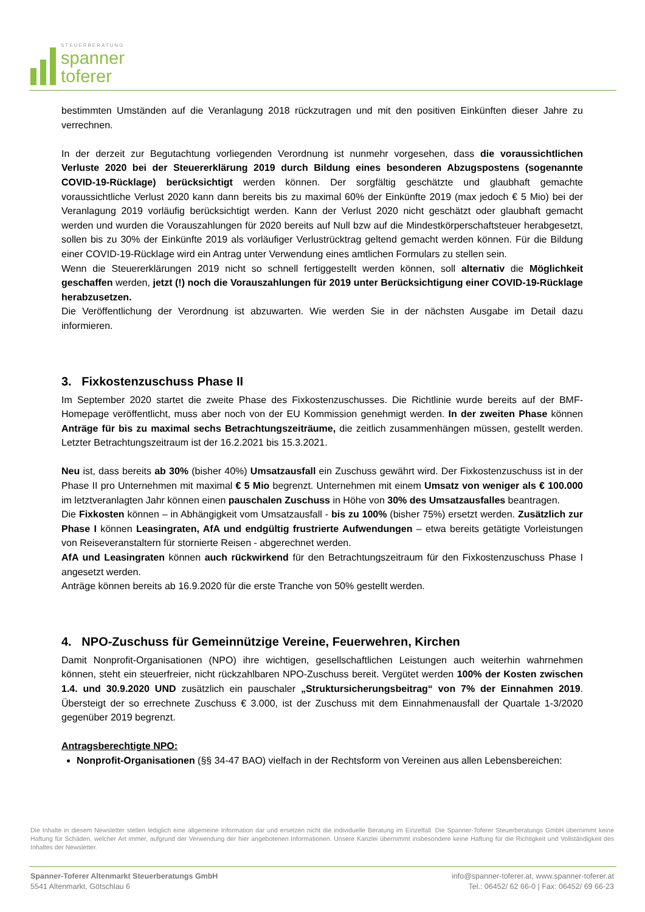STEUERBERATUNG
spanner
toferer
bestimmten Umständen auf die Veranlagung 2018 rückzutragen und mit den positiven Einkünften dieser Jahre zu verrechnen.
In der derzeit zur Begutachtung vorliegenden Verordnung ist nunmehr vorgesehen, dass die voraussichtlichen Verluste 2020 bei der Steuererklärung 2019 durch Bildung eines besonderen Abzugspostens (sogenannte COVID-19-Rücklage) berücksichtigt werden können. Der sorgfältig geschätzte und glaubhaft gemachte voraussichtliche Verlust 2020 kann dann bereits bis zu maximal 60% der Einkünfte 2019 (max jedoch € 5 Mio) bei der Veranlagung 2019 vorläufig berücksichtigt werden. Kann der Verlust 2020 nicht geschätzt oder glaubhaft gemacht werden und wurden die Vorauszahlungen für 2020 bereits auf Null bzw auf die Mindestkörperschaftsteuer herabgesetzt, sollen bis zu 30% der Einkünfte 2019 als vorläufiger Verlustrücktrag geltend gemacht werden können. Für die Bildung einer COVID-19-Rücklage wird ein Antrag unter Verwendung eines amtlichen Formulars zu stellen sein.
Wenn die Steuererklärungen 2019 nicht so schnell fertiggestellt werden können, soll alternativ die Möglichkeit geschaffen werden, jetzt (!) noch die Vorauszahlungen für 2019 unter Berücksichtigung einer COVID-19-Rücklage herabzusetzen.
Die Veröffentlichung der Verordnung ist abzuwarten. Wie werden Sie in der nächsten Ausgabe im Detail dazu informieren.
3. Fixkostenzuschuss Phase II
Im September 2020 startet die zweite Phase des Fixkostenzuschusses. Die Richtlinie wurde bereits auf der BMF-Homepage veröffentlicht, muss aber noch von der EU Kommission genehmigt werden. In der zweiten Phase können Anträge für bis zu maximal sechs Betrachtungszeiträume, die zeitlich zusammenhängen müssen, gestellt werden. Letzter Betrachtungszeitraum ist der 16.2.2021 bis 15.3.2021.
Neu ist, dass bereits ab 30% (bisher 40%) Umsatzausfall ein Zuschuss gewährt wird. Der Fixkostenzuschuss ist in der Phase II pro Unternehmen mit maximal € 5 Mio begrenzt. Unternehmen mit einem Umsatz von weniger als € 100.000 im letztveranlagten Jahr können einen pauschalen Zuschuss in Höhe von 30% des Umsatzausfalles beantragen.
Die Fixkosten können – in Abhängigkeit vom Umsatzausfall - bis zu 100% (bisher 75%) ersetzt werden. Zusätzlich zur Phase I können Leasingraten, AfA und endgültig frustrierte Aufwendungen – etwa bereits getätigte Vorleistungen von Reiseveranstaltern für stornierte Reisen - abgerechnet werden.
AfA und Leasingraten können auch rückwirkend für den Betrachtungszeitraum für den Fixkostenzuschuss Phase I angesetzt werden.
Anträge können bereits ab 16.9.2020 für die erste Tranche von 50% gestellt werden.
4. NPO-Zuschuss für Gemeinnützige Vereine, Feuerwehren, Kirchen
Damit Nonprofit-Organisationen (NPO) ihre wichtigen, gesellschaftlichen Leistungen auch weiterhin wahrnehmen können, steht ein steuerfreier, nicht rückzahlbaren NPO-Zuschuss bereit. Vergütet werden 100% der Kosten zwischen 1.4. und 30.9.2020 UND zusätzlich ein pauschaler „Struktursicherungsbeitrag“ von 7% der Einnahmen 2019. Übersteigt der so errechnete Zuschuss € 3.000, ist der Zuschuss mit dem Einnahmenausfall der Quartale 1-3/2020 gegenüber 2019 begrenzt.
Antragsberechtigte NPO:
Nonprofit-Organisationen (§§ 34-47 BAO) vielfach in der Rechtsform von Vereinen aus allen Lebensbereichen:
Die Inhalte in diesem Newsletter stellen lediglich eine allgemeine Information dar und ersetzen nicht die individuelle Beratung im Einzelfall. Die Spanner-Toferer Steuerberatungs GmbH übernimmt keine Haftung für Schäden, welcher Art immer, aufgrund der Verwendung der hier angebotenen Informationen. Unsere Kanzlei übernimmt insbesondere keine Haftung für die Richtigkeit und Vollständigkeit des Inhaltes der Newsletter.
Spanner-Toferer Altenmarkt Steuerberatungs GmbH
5541 Altenmarkt, Götschlau 6
info@spanner-toferer.at, www.spanner-toferer.at
Tel.: 06452/ 62 66-0 | Fax: 06452/ 69 66-23